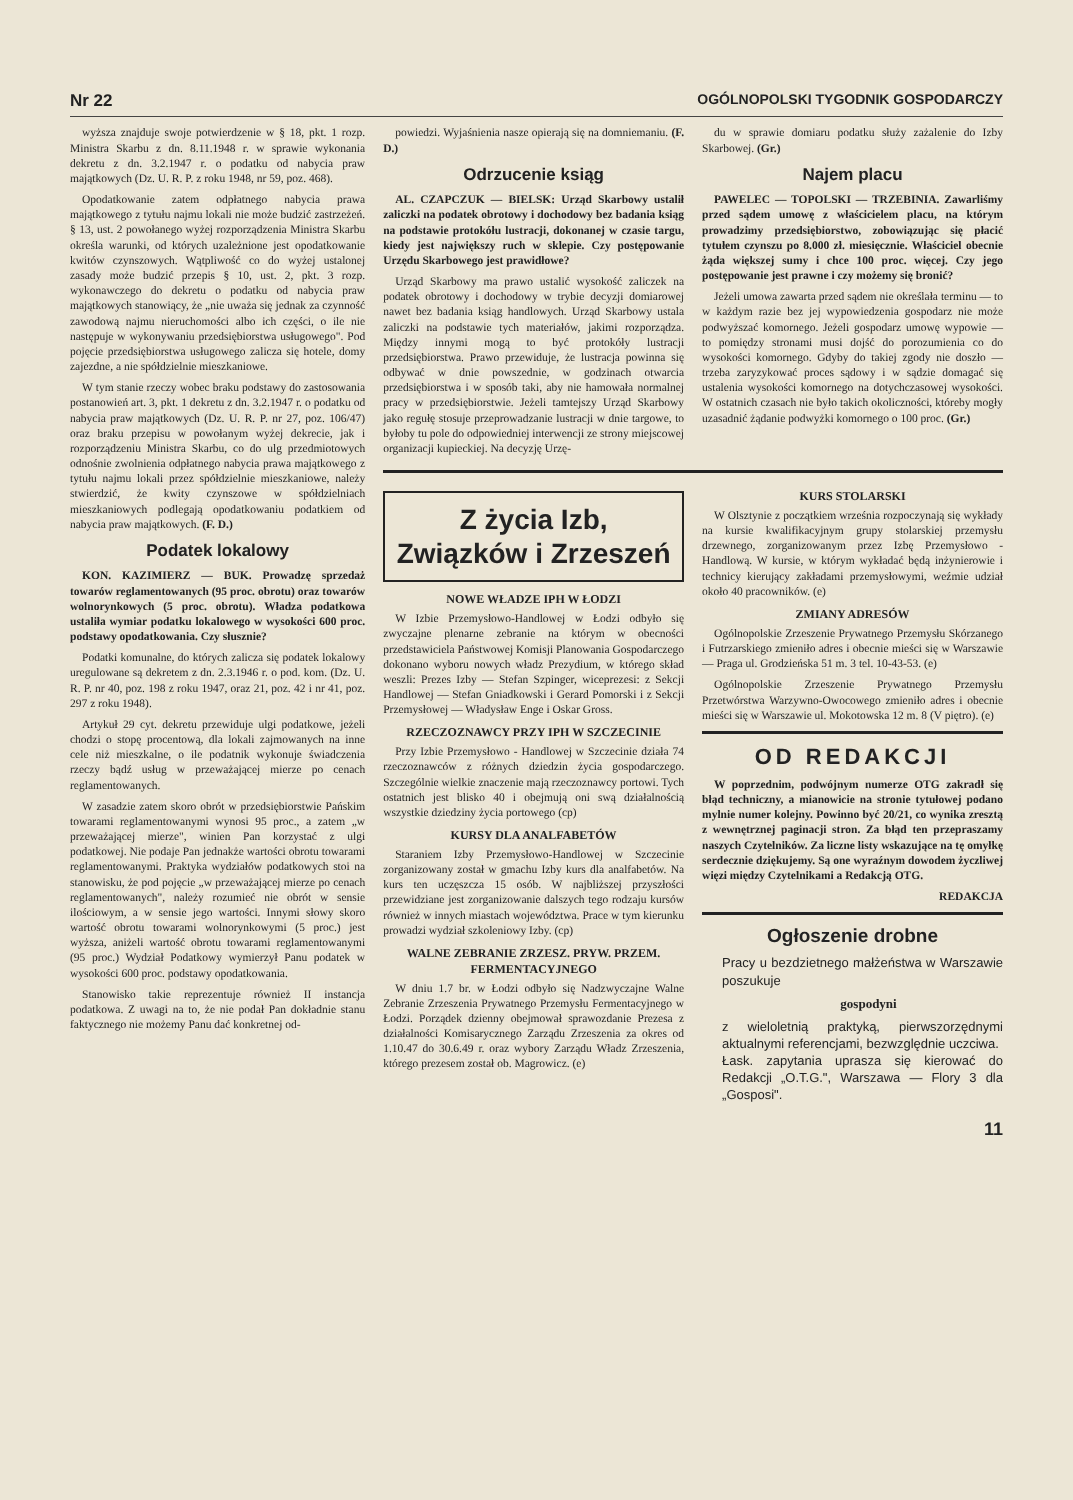Nr 22 OGÓLNOPOLSKI TYGODNIK GOSPODARCZY
wyższa znajduje swoje potwierdzenie w § 18, pkt. 1 rozp. Ministra Skarbu z dn. 8.11.1948 r. w sprawie wykonania dekretu z dn. 3.2.1947 r. o podatku od nabycia praw majątkowych (Dz. U. R. P. z roku 1948, nr 59, poz. 468).
Opodatkowanie zatem odpłatnego nabycia prawa majątkowego z tytułu najmu lokali nie może budzić zastrzeżeń. § 13, ust. 2 powołanego wyżej rozporządzenia Ministra Skarbu określa warunki, od których uzależnione jest opodatkowanie kwitów czynszowych. Wątpliwość co do wyżej ustalonej zasady może budzić przepis § 10, ust. 2, pkt. 3 rozp. wykonawczego do dekretu o podatku od nabycia praw majątkowych stanowiący, że „nie uważa się jednak za czynność zawodową najmu nieruchomości albo ich części, o ile nie następuje w wykonywaniu przedsiębiorstwa usługowego". Pod pojęcie przedsiębiorstwa usługowego zalicza się hotele, domy zajezdne, a nie spółdzielnie mieszkaniowe.
W tym stanie rzeczy wobec braku podstawy do zastosowania postanowień art. 3, pkt. 1 dekretu z dn. 3.2.1947 r. o podatku od nabycia praw majątkowych (Dz. U. R. P. nr 27, poz. 106/47) oraz braku przepisu w powołanym wyżej dekrecie, jak i rozporządzeniu Ministra Skarbu, co do ulg przedmiotowych odnośnie zwolnienia odpłatnego nabycia prawa majątkowego z tytułu najmu lokali przez spółdzielnie mieszkaniowe, należy stwierdzić, że kwity czynszowe w spółdzielniach mieszkaniowych podlegają opodatkowaniu podatkiem od nabycia praw majątkowych. (F. D.)
Podatek lokalowy
KON. KAZIMIERZ — BUK. Prowadzę sprzedaż towarów reglamentowanych (95 proc. obrotu) oraz towarów wolnorynkowych (5 proc. obrotu). Władza podatkowa ustaliła wymiar podatku lokalowego w wysokości 600 proc. podstawy opodatkowania. Czy słusznie?
Podatki komunalne, do których zalicza się podatek lokalowy uregulowane są dekretem z dn. 2.3.1946 r. o pod. kom. (Dz. U. R. P. nr 40, poz. 198 z roku 1947, oraz 21, poz. 42 i nr 41, poz. 297 z roku 1948).
Artykuł 29 cyt. dekretu przewiduje ulgi podatkowe, jeżeli chodzi o stopę procentową, dla lokali zajmowanych na inne cele niż mieszkalne, o ile podatnik wykonuje świadczenia rzeczy bądź usług w przeważającej mierze po cenach reglamentowanych.
W zasadzie zatem skoro obrót w przedsiębiorstwie Pańskim towarami reglamentowanymi wynosi 95 proc., a zatem „w przeważającej mierze", winien Pan korzystać z ulgi podatkowej. Nie podaje Pan jednakże wartości obrotu towarami reglamentowanymi. Praktyka wydziałów podatkowych stoi na stanowisku, że pod pojęcie „w przeważającej mierze po cenach reglamentowanych", należy rozumieć nie obrót w sensie ilościowym, a w sensie jego wartości. Innymi słowy skoro wartość obrotu towarami wolnorynkowymi (5 proc.) jest wyższa, aniżeli wartość obrotu towarami reglamentowanymi (95 proc.) Wydział Podatkowy wymierzył Panu podatek w wysokości 600 proc. podstawy opodatkowania.
Stanowisko takie reprezentuje również II instancja podatkowa. Z uwagi na to, że nie podał Pan dokładnie stanu faktycznego nie możemy Panu dać konkretnej od-
powiedzi. Wyjaśnienia nasze opierają się na domniemaniu. (F. D.)
Odrzucenie ksiąg
AL. CZAPCZUK — BIELSK: Urząd Skarbowy ustalił zaliczki na podatek obrotowy i dochodowy bez badania ksiąg na podstawie protokółu lustracji, dokonanej w czasie targu, kiedy jest największy ruch w sklepie. Czy postępowanie Urzędu Skarbowego jest prawidłowe?
Urząd Skarbowy ma prawo ustalić wysokość zaliczek na podatek obrotowy i dochodowy w trybie decyzji domiarowej nawet bez badania ksiąg handlowych. Urząd Skarbowy ustala zaliczki na podstawie tych materiałów, jakimi rozporządza. Między innymi mogą to być protokóły lustracji przedsiębiorstwa. Prawo przewiduje, że lustracja powinna się odbywać w dnie powszednie, w godzinach otwarcia przedsiębiorstwa i w sposób taki, aby nie hamowała normalnej pracy w przedsiębiorstwie. Jeżeli tamtejszy Urząd Skarbowy jako regułę stosuje przeprowadzanie lustracji w dnie targowe, to byłoby tu pole do odpowiedniej interwencji ze strony miejscowej organizacji kupieckiej. Na decyzję Urzę-
du w sprawie domiaru podatku służy zażalenie do Izby Skarbowej. (Gr.)
Najem placu
PAWELEC — TOPOLSKI — TRZEBINIA. Zawarliśmy przed sądem umowę z właścicielem placu, na którym prowadzimy przedsiębiorstwo, zobowiązując się płacić tytułem czynszu po 8.000 zł. miesięcznie. Właściciel obecnie żąda większej sumy i chce 100 proc. więcej. Czy jego postępowanie jest prawne i czy możemy się bronić?
Jeżeli umowa zawarta przed sądem nie określała terminu — to w każdym razie bez jej wypowiedzenia gospodarz nie może podwyższać komornego. Jeżeli gospodarz umowę wypowie — to pomiędzy stronami musi dojść do porozumienia co do wysokości komornego. Gdyby do takiej zgody nie doszło — trzeba zaryzykować proces sądowy i w sądzie domagać się ustalenia wysokości komornego na dotychczasowej wysokości. W ostatnich czasach nie było takich okoliczności, któreby mogły uzasadnić żądanie podwyżki komornego o 100 proc. (Gr.)
Z życia Izb,
Związków i Zrzeszeń
NOWE WŁADZE IPH W ŁODZI
W Izbie Przemysłowo-Handlowej w Łodzi odbyło się zwyczajne plenarne zebranie na którym w obecności przedstawiciela Państwowej Komisji Planowania Gospodarczego dokonano wyboru nowych władz Prezydium, w którego skład weszli: Prezes Izby — Stefan Szpinger, wiceprezesi: z Sekcji Handlowej — Stefan Gniadkowski i Gerard Pomorski i z Sekcji Przemysłowej — Władysław Enge i Oskar Gross.
RZECZOZNAWCY PRZY IPH W SZCZECINIE
Przy Izbie Przemysłowo - Handlowej w Szczecinie działa 74 rzeczoznawców z różnych dziedzin życia gospodarczego. Szczególnie wielkie znaczenie mają rzeczoznawcy portowi. Tych ostatnich jest blisko 40 i obejmują oni swą działalnością wszystkie dziedziny życia portowego (cp)
KURSY DLA ANALFABETÓW
Staraniem Izby Przemysłowo-Handlowej w Szczecinie zorganizowany został w gmachu Izby kurs dla analfabetów. Na kurs ten uczęszcza 15 osób. W najbliższej przyszłości przewidziane jest zorganizowanie dalszych tego rodzaju kursów również w innych miastach województwa. Prace w tym kierunku prowadzi wydział szkoleniowy Izby. (cp)
WALNE ZEBRANIE ZRZESZ. PRYW. PRZEM. FERMENTACYJNEGO
W dniu 1.7 br. w Łodzi odbyło się Nadzwyczajne Walne Zebranie Zrzeszenia Prywatnego Przemysłu Fermentacyjnego w Łodzi. Porządek dzienny obejmował sprawozdanie Prezesa z działalności Komisarycznego Zarządu Zrzeszenia za okres od 1.10.47 do 30.6.49 r. oraz wybory Zarządu Władz Zrzeszenia, którego prezesem został ob. Magrowicz. (e)
KURS STOLARSKI
W Olsztynie z początkiem września rozpoczynają się wykłady na kursie kwalifikacyjnym grupy stolarskiej przemysłu drzewnego, zorganizowanym przez Izbę Przemysłowo - Handlową. W kursie, w którym wykładać będą inżynierowie i technicy kierujący zakładami przemysłowymi, weźmie udział około 40 pracowników. (e)
ZMIANY ADRESÓW
Ogólnopolskie Zrzeszenie Prywatnego Przemysłu Skórzanego i Futrzarskiego zmieniło adres i obecnie mieści się w Warszawie — Praga ul. Grodzieńska 51 m. 3 tel. 10-43-53. (e)
Ogólnopolskie Zrzeszenie Prywatnego Przemysłu Przetwórstwa Warzywno-Owocowego zmieniło adres i obecnie mieści się w Warszawie ul. Mokotowska 12 m. 8 (V piętro). (e)
OD REDAKCJI
W poprzednim, podwójnym numerze OTG zakradł się błąd techniczny, a mianowicie na stronie tytułowej podano mylnie numer kolejny. Powinno być 20/21, co wynika zresztą z wewnętrznej paginacji stron. Za błąd ten przepraszamy naszych Czytelników. Za liczne listy wskazujące na tę omyłkę serdecznie dziękujemy. Są one wyraźnym dowodem życzliwej więzi między Czytelnikami a Redakcją OTG.
REDAKCJA
Ogłoszenie drobne
Pracy u bezdzietnego małżeństwa w Warszawie poszukuje
gospodyni
z wieloletnią praktyką, pierwszorzędnymi aktualnymi referencjami, bezwzględnie uczciwa.
Łask. zapytania uprasza się kierować do Redakcji „O.T.G.", Warszawa — Flory 3 dla „Gosposi".
11